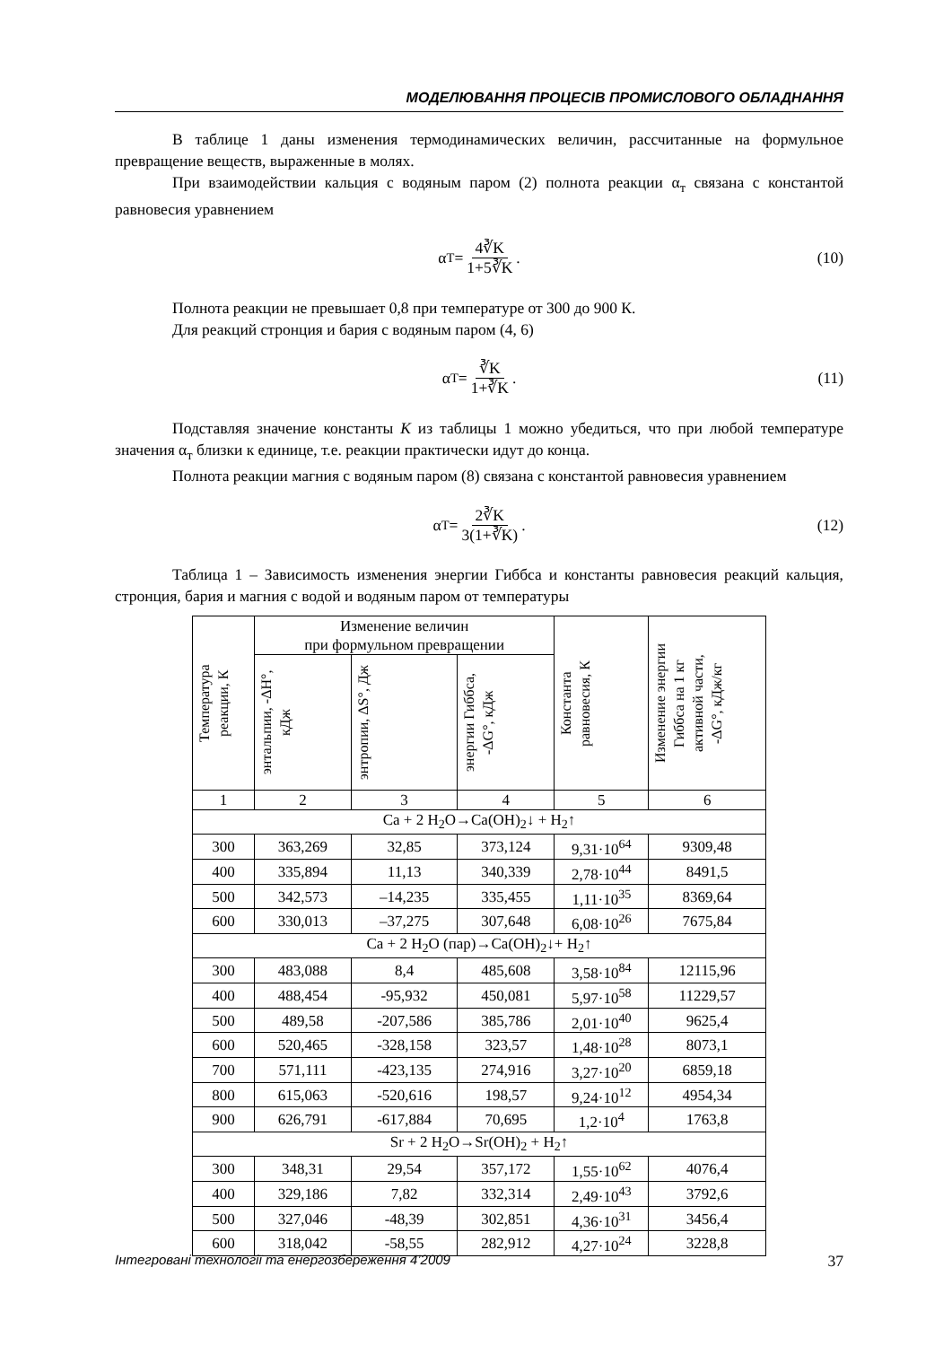МОДЕЛЮВАННЯ ПРОЦЕСІВ ПРОМИСЛОВОГО ОБЛАДНАННЯ
В таблице 1 даны изменения термодинамических величин, рассчитанные на формульное превращение веществ, выраженные в молях.
При взаимодействии кальция с водяным паром (2) полнота реакции α<sub>т</sub> связана с константой равновесия уравнением
α<sub>T</sub> = 4∛K 1+5∛K. (10)
Полнота реакции не превышает 0,8 при температуре от 300 до 900 К.
Для реакций стронция и бария с водяным паром (4, 6)
α<sub>T</sub> = ∛K 1+∛K. (11)
Подставляя значение константы К из таблицы 1 можно убедиться, что при любой температуре значения α<sub>т</sub> близки к единице, т.е. реакции практически идут до конца.
Полнота реакции магния с водяным паром (8) связана с константой равновесия уравнением
α<sub>T</sub> = 2∛K 3(1+∛K). (12)
Таблица 1 – Зависимость изменения энергии Гиббса и константы равновесия реакций кальция, стронция, бария и магния с водой и водяным паром от температуры
| Температура реакции, К | Изменение величин при формульном превращении | | | Константа равновесия, К | Изменение энергии Гиббса на 1 кг активной части, -ΔG°, кДж/кг |
| --- | --- | --- | --- | --- | --- |
| | энтальпии, -ΔН°, кДж | энтропии, ΔS°, Дж | энергии Гиббса, -ΔG°, кДж | | |
| 1 | 2 | 3 | 4 | 5 | 6 |
| Ca + 2 H<sub>2</sub>O→Ca(OH)<sub>2</sub>↓ + H<sub>2</sub>↑ | | | | | |
| 300 | 363,269 | 32,85 | 373,124 | 9,31·10<sup>64</sup> | 9309,48 |
| 400 | 335,894 | 11,13 | 340,339 | 2,78·10<sup>44</sup> | 8491,5 |
| 500 | 342,573 | –14,235 | 335,455 | 1,11·10<sup>35</sup> | 8369,64 |
| 600 | 330,013 | –37,275 | 307,648 | 6,08·10<sup>26</sup> | 7675,84 |
| Ca + 2 H<sub>2</sub>O (пар)→Ca(OH)<sub>2</sub>↓+ H<sub>2</sub>↑ | | | | | |
| 300 | 483,088 | 8,4 | 485,608 | 3,58·10<sup>84</sup> | 12115,96 |
| 400 | 488,454 | -95,932 | 450,081 | 5,97·10<sup>58</sup> | 11229,57 |
| 500 | 489,58 | -207,586 | 385,786 | 2,01·10<sup>40</sup> | 9625,4 |
| 600 | 520,465 | -328,158 | 323,57 | 1,48·10<sup>28</sup> | 8073,1 |
| 700 | 571,111 | -423,135 | 274,916 | 3,27·10<sup>20</sup> | 6859,18 |
| 800 | 615,063 | -520,616 | 198,57 | 9,24·10<sup>12</sup> | 4954,34 |
| 900 | 626,791 | -617,884 | 70,695 | 1,2·10<sup>4</sup> | 1763,8 |
| Sr + 2 H<sub>2</sub>O→Sr(OH)<sub>2</sub> + H<sub>2</sub>↑ | | | | | |
| 300 | 348,31 | 29,54 | 357,172 | 1,55·10<sup>62</sup> | 4076,4 |
| 400 | 329,186 | 7,82 | 332,314 | 2,49·10<sup>43</sup> | 3792,6 |
| 500 | 327,046 | -48,39 | 302,851 | 4,36·10<sup>31</sup> | 3456,4 |
| 600 | 318,042 | -58,55 | 282,912 | 4,27·10<sup>24</sup> | 3228,8 |
Інтегровані технології та енергозбереження 4’2009 37